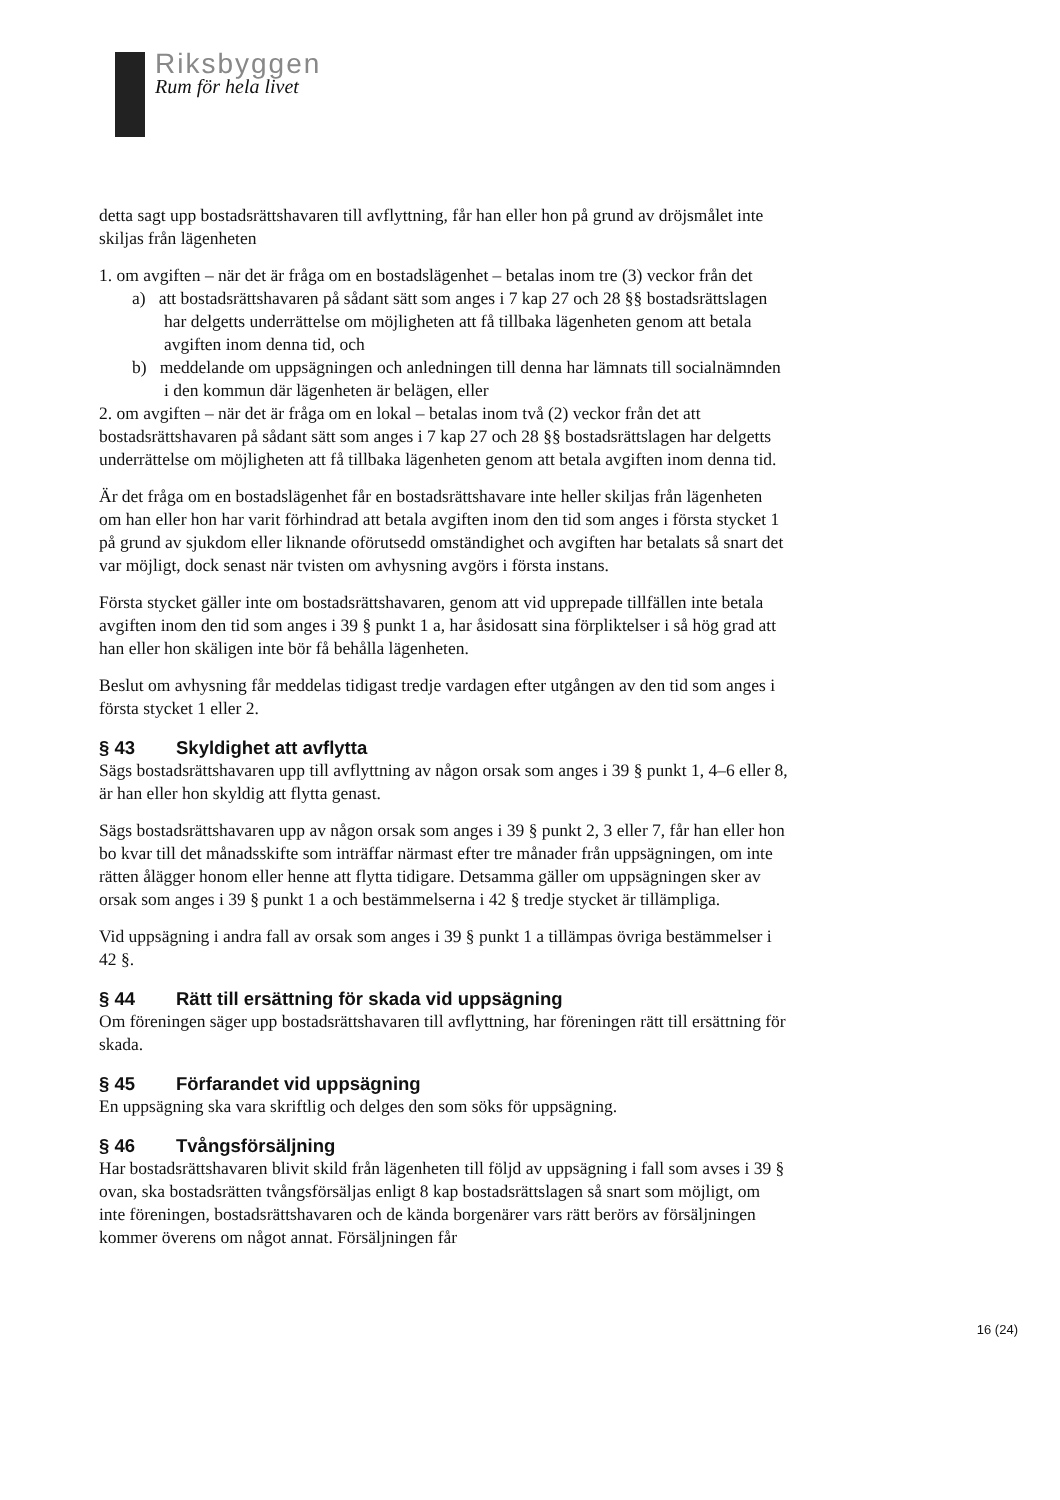Riksbyggen
Rum för hela livet
detta sagt upp bostadsrättshavaren till avflyttning, får han eller hon på grund av dröjsmålet inte skiljas från lägenheten
1. om avgiften – när det är fråga om en bostadslägenhet – betalas inom tre (3) veckor från det
a) att bostadsrättshavaren på sådant sätt som anges i 7 kap 27 och 28 §§ bostadsrättslagen har delgetts underrättelse om möjligheten att få tillbaka lägenheten genom att betala avgiften inom denna tid, och
b) meddelande om uppsägningen och anledningen till denna har lämnats till socialnämnden i den kommun där lägenheten är belägen, eller
2. om avgiften – när det är fråga om en lokal – betalas inom två (2) veckor från det att bostadsrättshavaren på sådant sätt som anges i 7 kap 27 och 28 §§ bostadsrättslagen har delgetts underrättelse om möjligheten att få tillbaka lägenheten genom att betala avgiften inom denna tid.
Är det fråga om en bostadslägenhet får en bostadsrättshavare inte heller skiljas från lägenheten om han eller hon har varit förhindrad att betala avgiften inom den tid som anges i första stycket 1 på grund av sjukdom eller liknande oförutsedd omständighet och avgiften har betalats så snart det var möjligt, dock senast när tvisten om avhysning avgörs i första instans.
Första stycket gäller inte om bostadsrättshavaren, genom att vid upprepade tillfällen inte betala avgiften inom den tid som anges i 39 § punkt 1 a, har åsidosatt sina förpliktelser i så hög grad att han eller hon skäligen inte bör få behålla lägenheten.
Beslut om avhysning får meddelas tidigast tredje vardagen efter utgången av den tid som anges i första stycket 1 eller 2.
§ 43 Skyldighet att avflytta
Sägs bostadsrättshavaren upp till avflyttning av någon orsak som anges i 39 § punkt 1, 4–6 eller 8, är han eller hon skyldig att flytta genast.
Sägs bostadsrättshavaren upp av någon orsak som anges i 39 § punkt 2, 3 eller 7, får han eller hon bo kvar till det månadsskifte som inträffar närmast efter tre månader från uppsägningen, om inte rätten ålägger honom eller henne att flytta tidigare. Detsamma gäller om uppsägningen sker av orsak som anges i 39 § punkt 1 a och bestämmelserna i 42 § tredje stycket är tillämpliga.
Vid uppsägning i andra fall av orsak som anges i 39 § punkt 1 a tillämpas övriga bestämmelser i 42 §.
§ 44 Rätt till ersättning för skada vid uppsägning
Om föreningen säger upp bostadsrättshavaren till avflyttning, har föreningen rätt till ersättning för skada.
§ 45 Förfarandet vid uppsägning
En uppsägning ska vara skriftlig och delges den som söks för uppsägning.
§ 46 Tvångsförsäljning
Har bostadsrättshavaren blivit skild från lägenheten till följd av uppsägning i fall som avses i 39 § ovan, ska bostadsrätten tvångsförsäljas enligt 8 kap bostadsrättslagen så snart som möjligt, om inte föreningen, bostadsrättshavaren och de kända borgenärer vars rätt berörs av försäljningen kommer överens om något annat. Försäljningen får
16 (24)